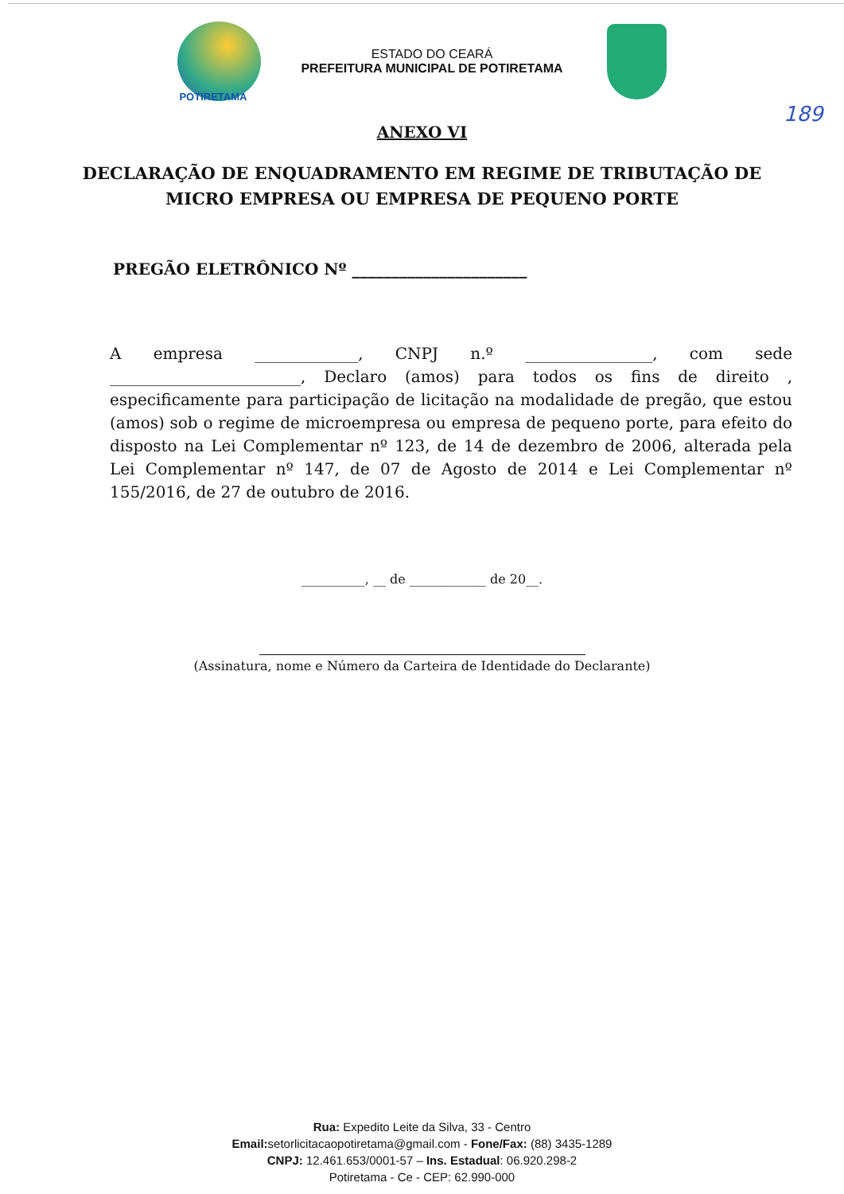POTIRETAMA
ESTADO DO CEARÁ
PREFEITURA MUNICIPAL DE POTIRETAMA
189
ANEXO VI
DECLARAÇÃO DE ENQUADRAMENTO EM REGIME DE TRIBUTAÇÃO DE
MICRO EMPRESA OU EMPRESA DE PEQUENO PORTE
PREGÃO ELETRÔNICO Nº ______________________
A empresa _____________, CNPJ n.º ________________, com sede ________________________, Declaro (amos) para todos os fins de direito , especificamente para participação de licitação na modalidade de pregão, que estou (amos) sob o regime de microempresa ou empresa de pequeno porte, para efeito do disposto na Lei Complementar nº 123, de 14 de dezembro de 2006, alterada pela Lei Complementar nº 147, de 07 de Agosto de 2014 e Lei Complementar nº 155/2016, de 27 de outubro de 2016.
__________, __ de ____________ de 20__.
(Assinatura, nome e Número da Carteira de Identidade do Declarante)
Rua: Expedito Leite da Silva, 33 - Centro
Email: setorlicitacaopotiretama@gmail.com - Fone/Fax: (88) 3435-1289
CNPJ: 12.461.653/0001-57 – Ins. Estadual: 06.920.298-2
Potiretama - Ce - CEP: 62.990-000